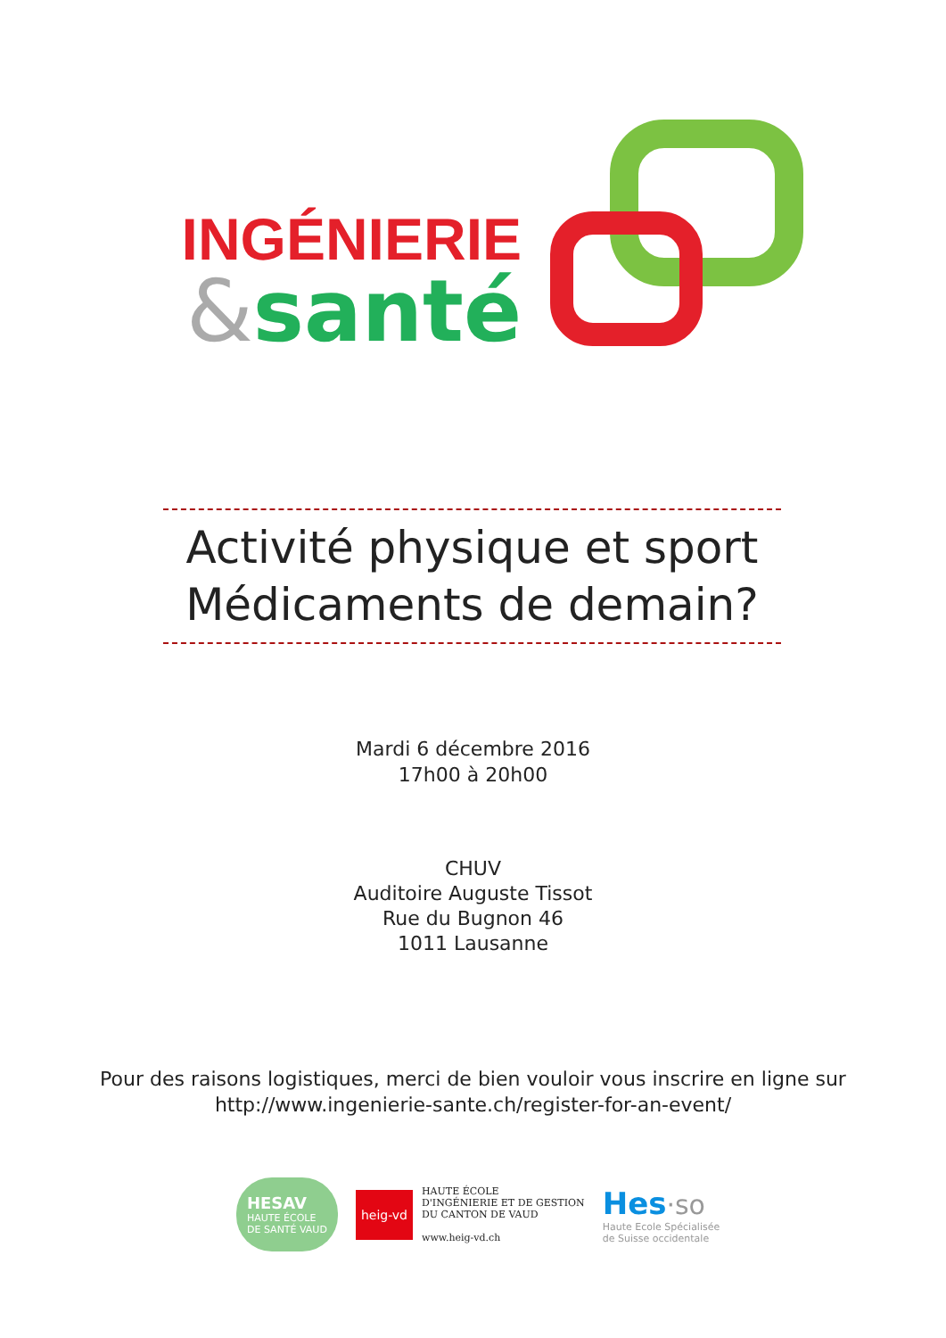INGÉNIERIE
&santé
Activité physique et sport
Médicaments de demain?
Mardi 6 décembre 2016
17h00 à 20h00
CHUV
Auditoire Auguste Tissot
Rue du Bugnon 46
1011 Lausanne
Pour des raisons logistiques, merci de bien vouloir vous inscrire en ligne sur
http://www.ingenierie-sante.ch/register-for-an-event/
HESAV
HAUTE ÉCOLE
DE SANTÉ VAUD
heig-vd
HAUTE ÉCOLE
D'INGÉNIERIE ET DE GESTION
DU CANTON DE VAUD
www.heig-vd.ch
Hes·so
Haute Ecole Spécialisée
de Suisse occidentale